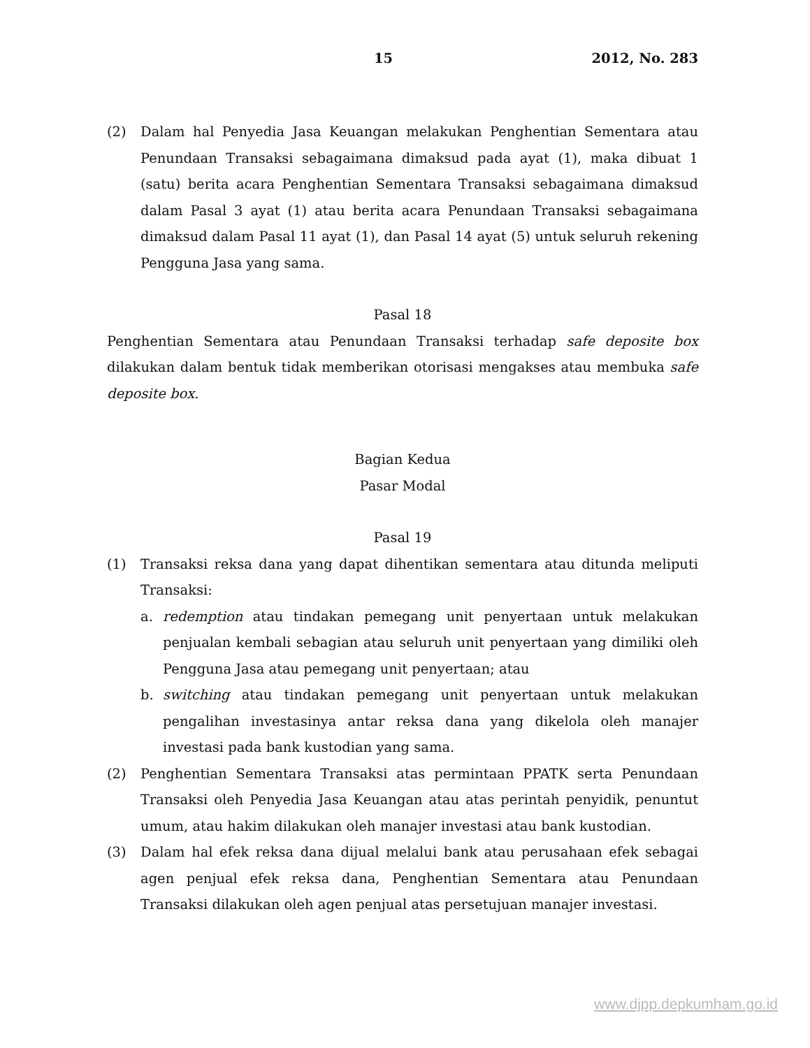15 2012, No. 283
(2) Dalam hal Penyedia Jasa Keuangan melakukan Penghentian Sementara atau Penundaan Transaksi sebagaimana dimaksud pada ayat (1), maka dibuat 1 (satu) berita acara Penghentian Sementara Transaksi sebagaimana dimaksud dalam Pasal 3 ayat (1) atau berita acara Penundaan Transaksi sebagaimana dimaksud dalam Pasal 11 ayat (1), dan Pasal 14 ayat (5) untuk seluruh rekening Pengguna Jasa yang sama.
Pasal 18
Penghentian Sementara atau Penundaan Transaksi terhadap safe deposite box dilakukan dalam bentuk tidak memberikan otorisasi mengakses atau membuka safe deposite box.
Bagian Kedua
Pasar Modal
Pasal 19
(1) Transaksi reksa dana yang dapat dihentikan sementara atau ditunda meliputi Transaksi:
a. redemption atau tindakan pemegang unit penyertaan untuk melakukan penjualan kembali sebagian atau seluruh unit penyertaan yang dimiliki oleh Pengguna Jasa atau pemegang unit penyertaan; atau
b. switching atau tindakan pemegang unit penyertaan untuk melakukan pengalihan investasinya antar reksa dana yang dikelola oleh manajer investasi pada bank kustodian yang sama.
(2) Penghentian Sementara Transaksi atas permintaan PPATK serta Penundaan Transaksi oleh Penyedia Jasa Keuangan atau atas perintah penyidik, penuntut umum, atau hakim dilakukan oleh manajer investasi atau bank kustodian.
(3) Dalam hal efek reksa dana dijual melalui bank atau perusahaan efek sebagai agen penjual efek reksa dana, Penghentian Sementara atau Penundaan Transaksi dilakukan oleh agen penjual atas persetujuan manajer investasi.
www.djpp.depkumham.go.id